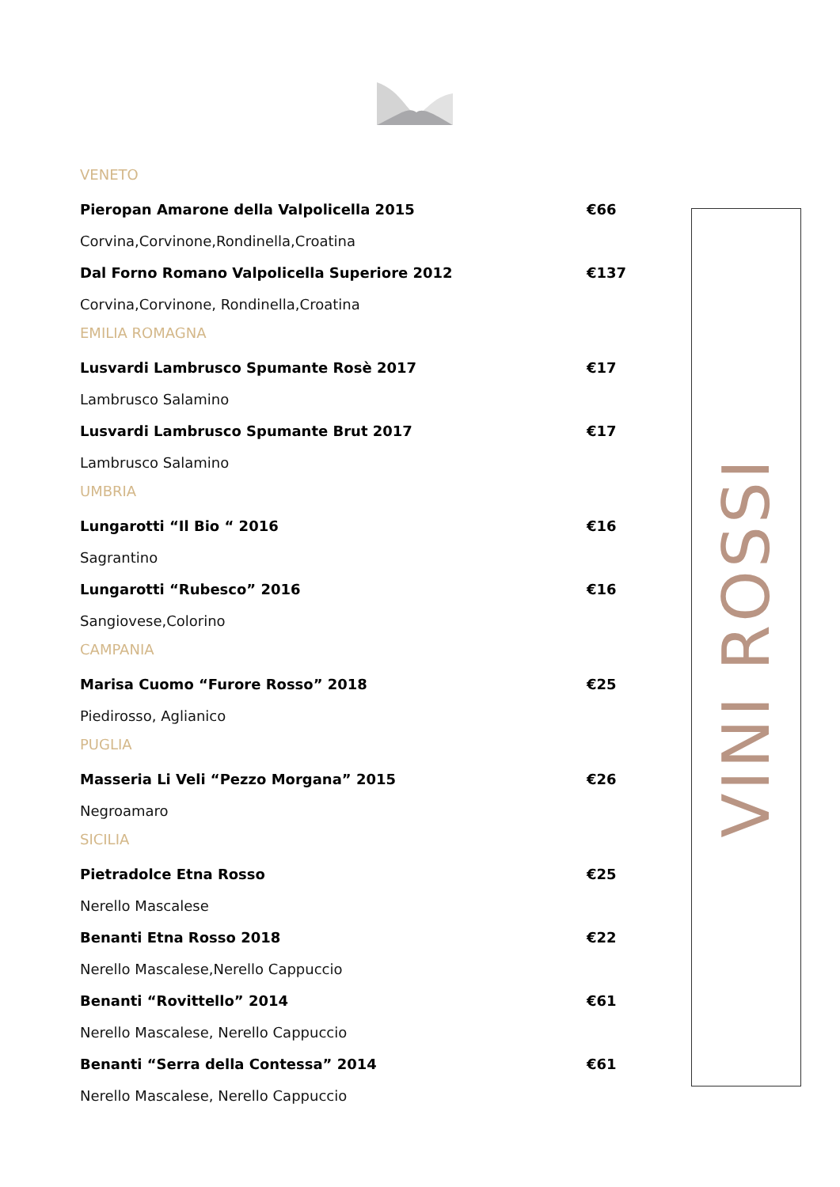VENETO
Pieropan Amarone della Valpolicella 2015 €66
Corvina,Corvinone,Rondinella,Croatina
Dal Forno Romano Valpolicella Superiore 2012 €137
Corvina,Corvinone, Rondinella,Croatina
EMILIA ROMAGNA
Lusvardi Lambrusco Spumante Rosè 2017 €17
Lambrusco Salamino
Lusvardi Lambrusco Spumante Brut 2017 €17
Lambrusco Salamino
UMBRIA
Lungarotti “Il Bio “ 2016 €16
Sagrantino
Lungarotti “Rubesco” 2016 €16
Sangiovese,Colorino
CAMPANIA
Marisa Cuomo “Furore Rosso” 2018 €25
Piedirosso, Aglianico
PUGLIA
Masseria Li Veli “Pezzo Morgana” 2015 €26
Negroamaro
SICILIA
Pietradolce Etna Rosso €25
Nerello Mascalese
Benanti Etna Rosso 2018 €22
Nerello Mascalese,Nerello Cappuccio
Benanti “Rovittello” 2014 €61
Nerello Mascalese, Nerello Cappuccio
Benanti “Serra della Contessa” 2014 €61
Nerello Mascalese, Nerello Cappuccio
VINI ROSSI